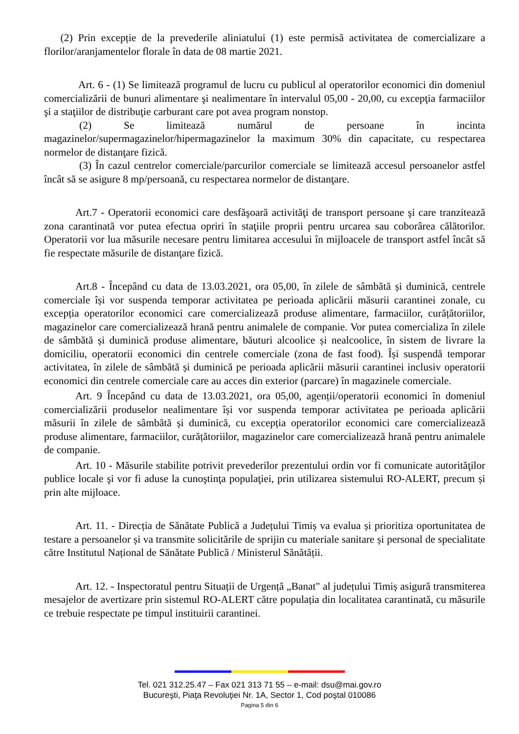(2) Prin excepție de la prevederile aliniatului (1) este permisă activitatea de comercializare a florilor/aranjamentelor florale în data de 08 martie 2021.
Art. 6 - (1) Se limitează programul de lucru cu publicul al operatorilor economici din domeniul comercializării de bunuri alimentare şi nealimentare în intervalul 05,00 - 20,00, cu excepţia farmaciilor şi a staţiilor de distribuţie carburant care pot avea program nonstop.
(2) Se limitează numărul de persoane în incinta magazinelor/supermagazinelor/hipermagazinelor la maximum 30% din capacitate, cu respectarea normelor de distanţare fizică.
(3) În cazul centrelor comerciale/parcurilor comerciale se limitează accesul persoanelor astfel încât să se asigure 8 mp/persoană, cu respectarea normelor de distanţare.
Art.7 - Operatorii economici care desfăşoară activităţi de transport persoane şi care tranzitează zona carantinată vor putea efectua opriri în staţiile proprii pentru urcarea sau coborârea călătorilor. Operatorii vor lua măsurile necesare pentru limitarea accesului în mijloacele de transport astfel încât să fie respectate măsurile de distanţare fizică.
Art.8 - Începând cu data de 13.03.2021, ora 05,00, în zilele de sâmbătă și duminică, centrele comerciale își vor suspenda temporar activitatea pe perioada aplicării măsurii carantinei zonale, cu excepția operatorilor economici care comercializează produse alimentare, farmaciilor, curățătoriilor, magazinelor care comercializează hrană pentru animalele de companie. Vor putea comercializa în zilele de sâmbătă și duminică produse alimentare, băuturi alcoolice și nealcoolice, în sistem de livrare la domiciliu, operatorii economici din centrele comerciale (zona de fast food). Își suspendă temporar activitatea, în zilele de sâmbătă și duminică pe perioada aplicării măsurii carantinei inclusiv operatorii economici din centrele comerciale care au acces din exterior (parcare) în magazinele comerciale.
Art. 9 Începând cu data de 13.03.2021, ora 05,00, agenții/operatorii economici în domeniul comercializării produselor nealimentare își vor suspenda temporar activitatea pe perioada aplicării măsurii în zilele de sâmbătă și duminică, cu excepția operatorilor economici care comercializează produse alimentare, farmaciilor, curățătoriilor, magazinelor care comercializează hrană pentru animalele de companie.
Art. 10 - Măsurile stabilite potrivit prevederilor prezentului ordin vor fi comunicate autorităţilor publice locale şi vor fi aduse la cunoştinţa populaţiei, prin utilizarea sistemului RO-ALERT, precum și prin alte mijloace.
Art. 11. - Direcția de Sănătate Publică a Județului Timiș va evalua și prioritiza oportunitatea de testare a persoanelor și va transmite solicitările de sprijin cu materiale sanitare și personal de specialitate către Institutul Național de Sănătate Publică / Ministerul Sănătății.
Art. 12. - Inspectoratul pentru Situații de Urgență „Banat" al județului Timiș asigură transmiterea mesajelor de avertizare prin sistemul RO-ALERT către populația din localitatea carantinată, cu măsurile ce trebuie respectate pe timpul instituirii carantinei.
Tel. 021 312.25.47 – Fax 021 313 71 55 – e-mail: dsu@mai.gov.ro
Bucureşti, Piaţa Revoluţiei Nr. 1A, Sector 1, Cod poştal 010086
Pagina 5 din 6